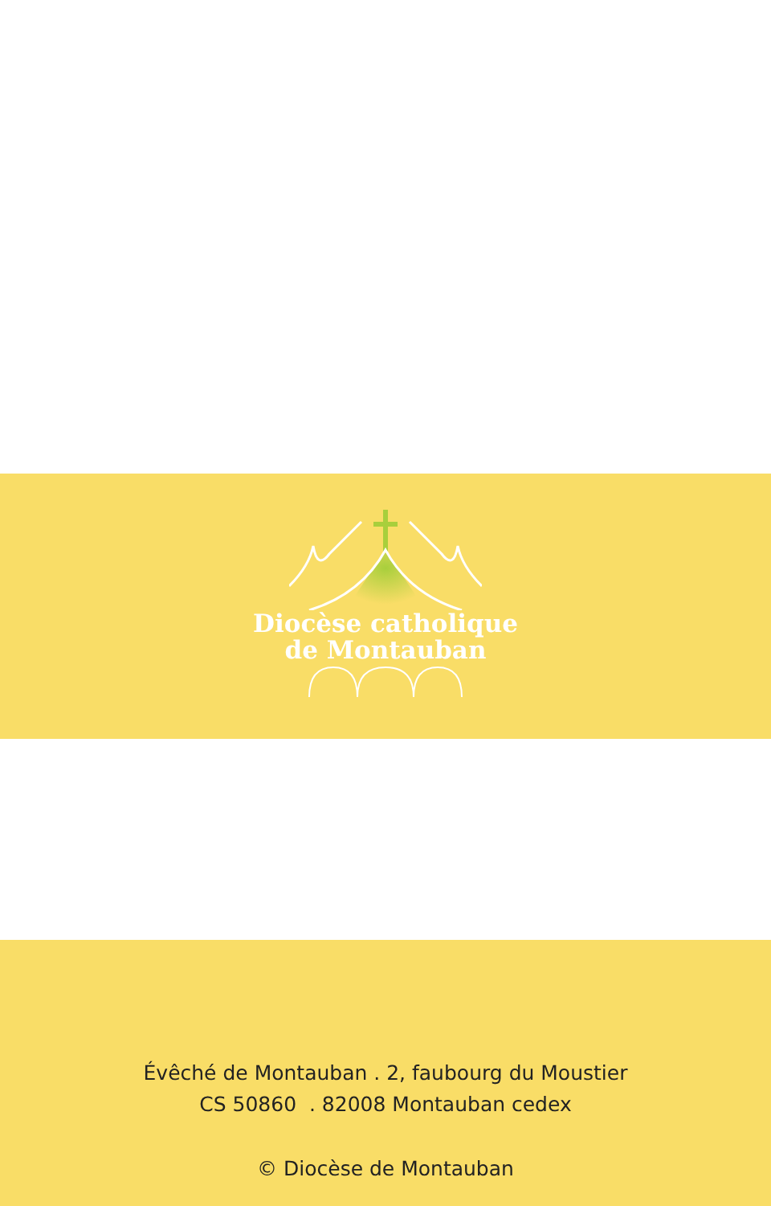Diocèse catholique
de Montauban
Évêché de Montauban . 2, faubourg du Moustier
CS 50860 . 82008 Montauban cedex
© Diocèse de Montauban